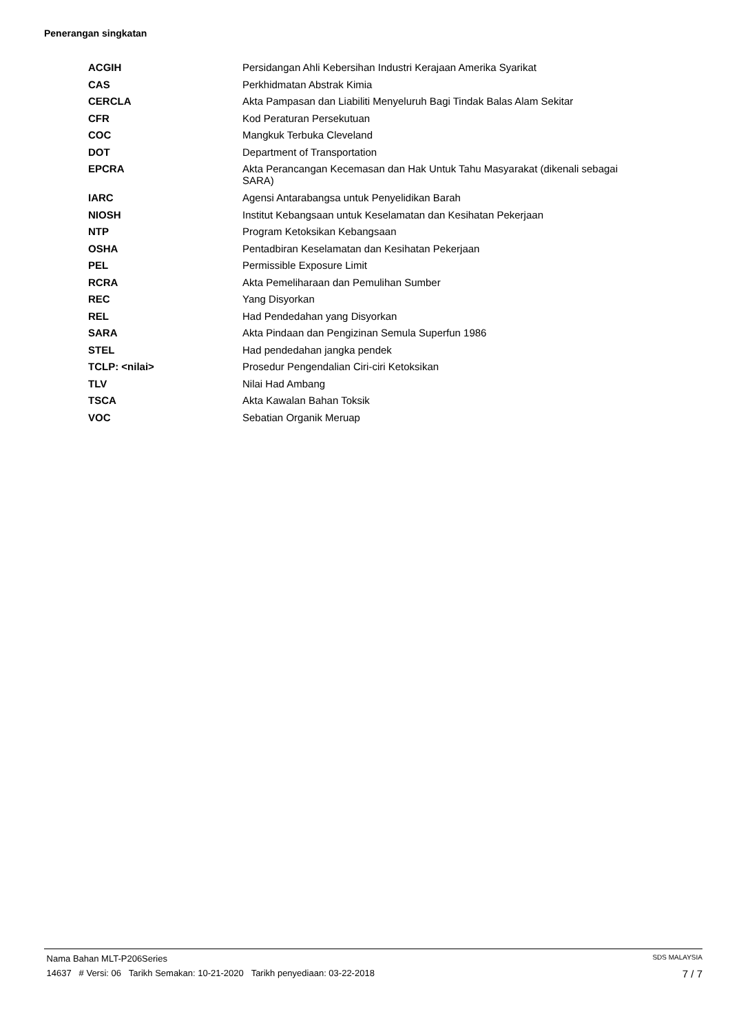Penerangan singkatan
| ACGIH | Persidangan Ahli Kebersihan Industri Kerajaan Amerika Syarikat |
| CAS | Perkhidmatan Abstrak Kimia |
| CERCLA | Akta Pampasan dan Liabiliti Menyeluruh Bagi Tindak Balas Alam Sekitar |
| CFR | Kod Peraturan Persekutuan |
| COC | Mangkuk Terbuka Cleveland |
| DOT | Department of Transportation |
| EPCRA | Akta Perancangan Kecemasan dan Hak Untuk Tahu Masyarakat (dikenali sebagai SARA) |
| IARC | Agensi Antarabangsa untuk Penyelidikan Barah |
| NIOSH | Institut Kebangsaan untuk Keselamatan dan Kesihatan Pekerjaan |
| NTP | Program Ketoksikan Kebangsaan |
| OSHA | Pentadbiran Keselamatan dan Kesihatan Pekerjaan |
| PEL | Permissible Exposure Limit |
| RCRA | Akta Pemeliharaan dan Pemulihan Sumber |
| REC | Yang Disyorkan |
| REL | Had Pendedahan yang Disyorkan |
| SARA | Akta Pindaan dan Pengizinan Semula Superfun 1986 |
| STEL | Had pendedahan jangka pendek |
| TCLP: <nilai> | Prosedur Pengendalian Ciri-ciri Ketoksikan |
| TLV | Nilai Had Ambang |
| TSCA | Akta Kawalan Bahan Toksik |
| VOC | Sebatian Organik Meruap |
Nama Bahan MLT-P206Series SDS MALAYSIA
14637 # Versi: 06 Tarikh Semakan: 10-21-2020 Tarikh penyediaan: 03-22-2018 7 / 7